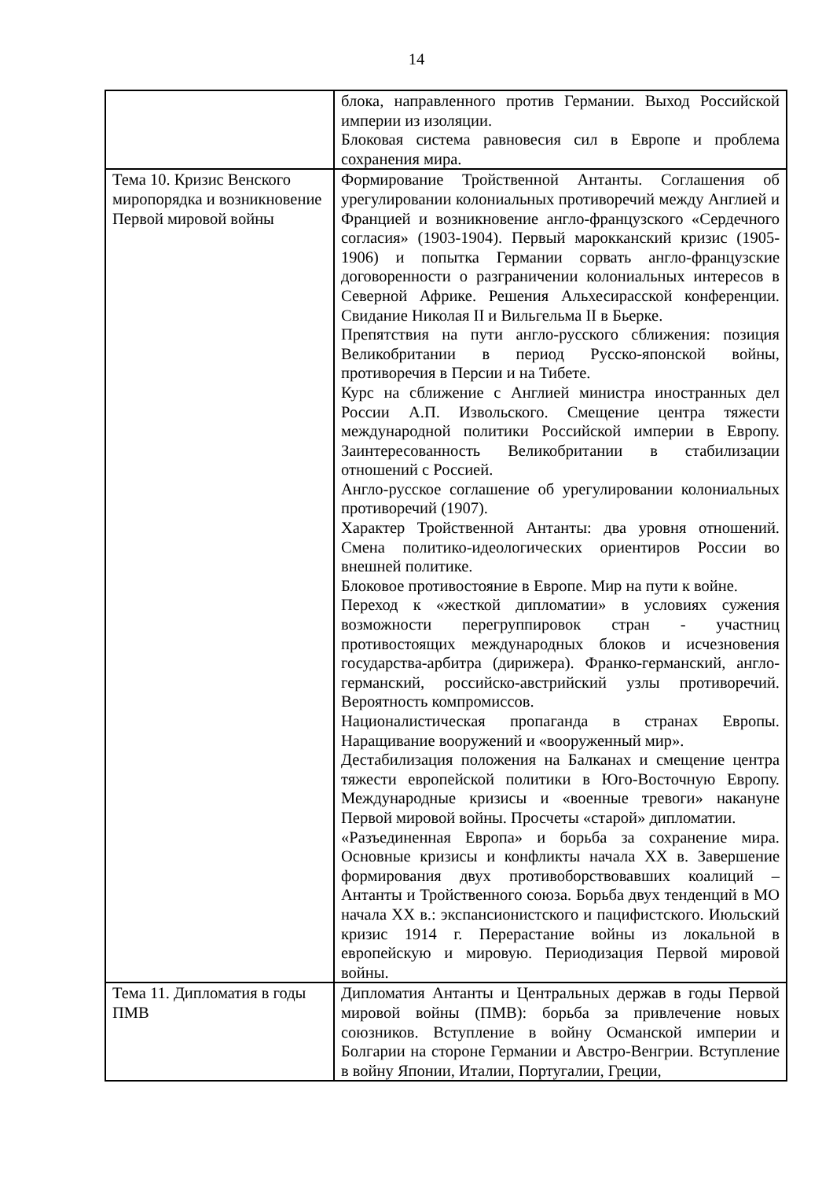14
| | блока, направленного против Германии. Выход Российской империи из изоляции. Блоковая система равновесия сил в Европе и проблема сохранения мира. |
| Тема 10. Кризис Венского миропорядка и возникновение Первой мировой войны | Формирование Тройственной Антанты. Соглашения об урегулировании колониальных противоречий между Англией и Францией и возникновение англо-французского «Сердечного согласия» (1903-1904). Первый марокканский кризис (1905-1906) и попытка Германии сорвать англо-французские договоренности о разграничении колониальных интересов в Северной Африке. Решения Альхесирасской конференции. Свидание Николая II и Вильгельма II в Бьерке. Препятствия на пути англо-русского сближения: позиция Великобритании в период Русско-японской войны, противоречия в Персии и на Тибете. Курс на сближение с Англией министра иностранных дел России А.П. Извольского. Смещение центра тяжести международной политики Российской империи в Европу. Заинтересованность Великобритании в стабилизации отношений с Россией. Англо-русское соглашение об урегулировании колониальных противоречий (1907). Характер Тройственной Антанты: два уровня отношений. Смена политико-идеологических ориентиров России во внешней политике. Блоковое противостояние в Европе. Мир на пути к войне. Переход к «жесткой дипломатии» в условиях сужения возможности перегруппировок стран - участниц противостоящих международных блоков и исчезновения государства-арбитра (дирижера). Франко-германский, англо-германский, российско-австрийский узлы противоречий. Вероятность компромиссов. Националистическая пропаганда в странах Европы. Наращивание вооружений и «вооруженный мир». Дестабилизация положения на Балканах и смещение центра тяжести европейской политики в Юго-Восточную Европу. Международные кризисы и «военные тревоги» накануне Первой мировой войны. Просчеты «старой» дипломатии. «Разъединенная Европа» и борьба за сохранение мира. Основные кризисы и конфликты начала XX в. Завершение формирования двух противоборствовавших коалиций – Антанты и Тройственного союза. Борьба двух тенденций в МО начала XX в.: экспансионистского и пацифистского. Июльский кризис 1914 г. Перерастание войны из локальной в европейскую и мировую. Периодизация Первой мировой войны. |
| Тема 11. Дипломатия в годы ПМВ | Дипломатия Антанты и Центральных держав в годы Первой мировой войны (ПМВ): борьба за привлечение новых союзников. Вступление в войну Османской империи и Болгарии на стороне Германии и Австро-Венгрии. Вступление в войну Японии, Италии, Португалии, Греции, |